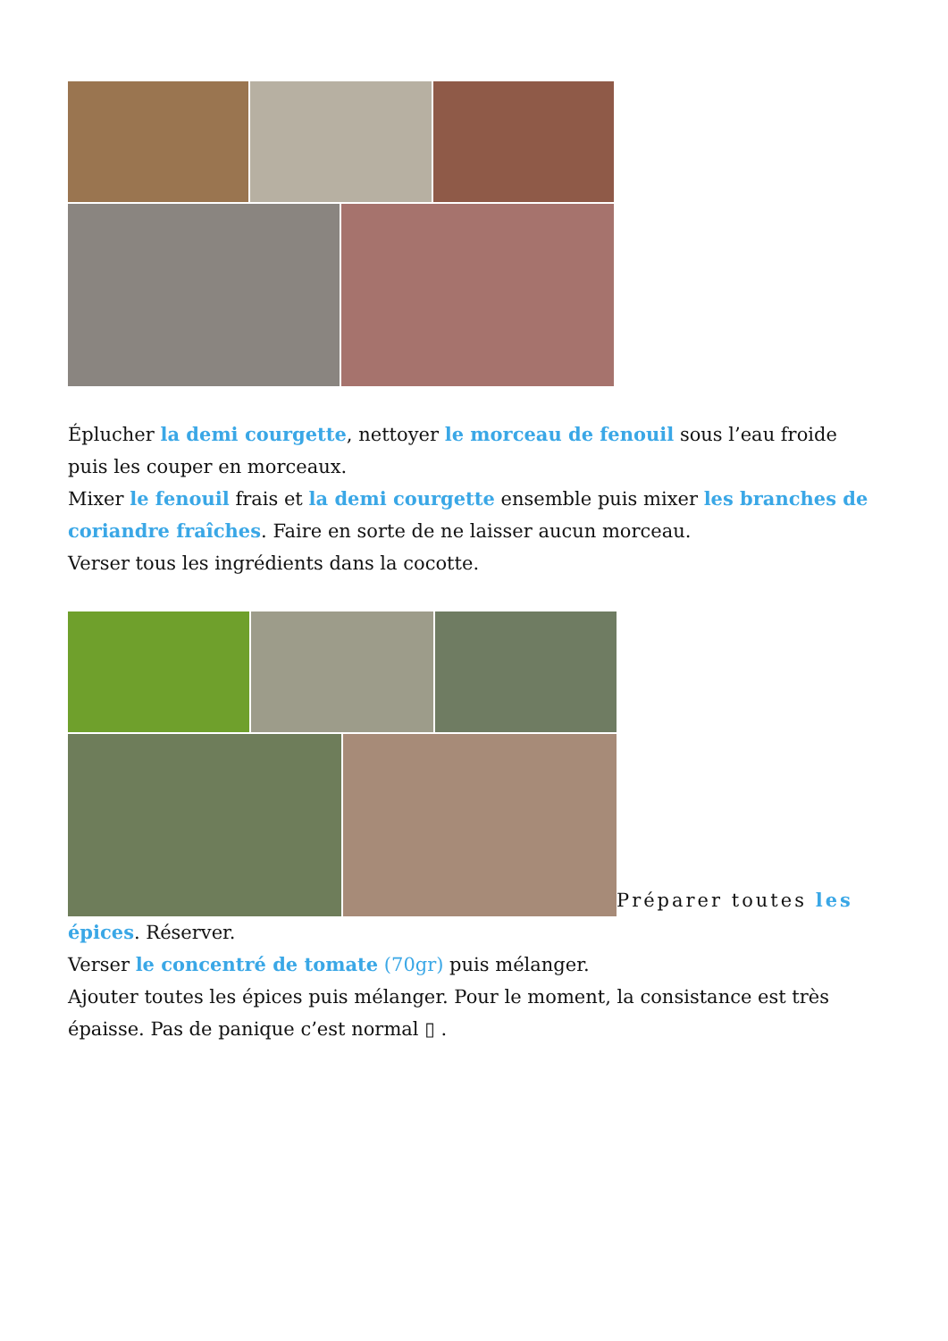Éplucher la demi courgette, nettoyer le morceau de fenouil sous l’eau froide puis les couper en morceaux.
Mixer le fenouil frais et la demi courgette ensemble puis mixer les branches de coriandre fraîches. Faire en sorte de ne laisser aucun morceau.
Verser tous les ingrédients dans la cocotte.
Préparer toutes les
épices. Réserver.
Verser le concentré de tomate (70gr) puis mélanger.
Ajouter toutes les épices puis mélanger. Pour le moment, la consistance est très épaisse. Pas de panique c’est normal ▯ .